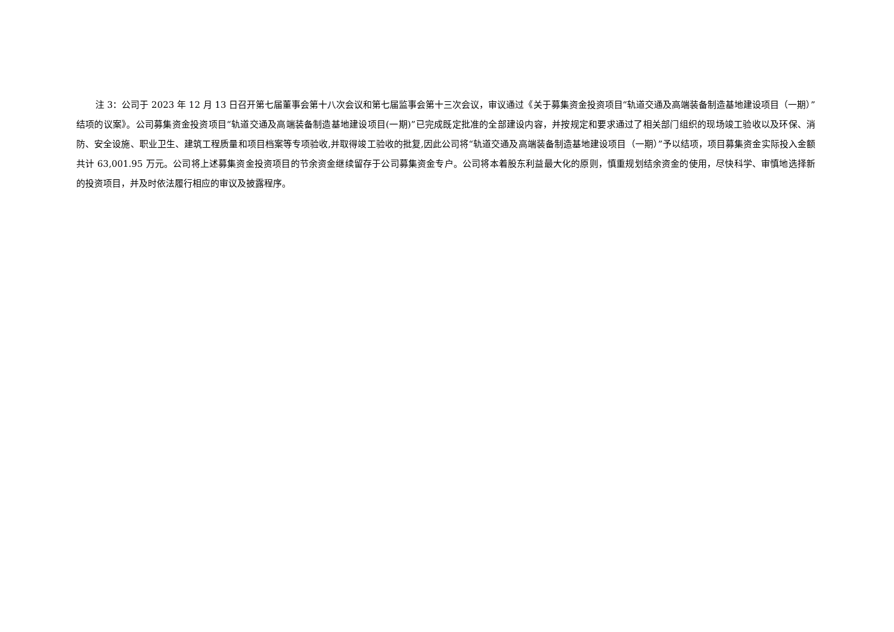注 3：公司于 2023 年 12 月 13 日召开第七届董事会第十八次会议和第七届监事会第十三次会议，审议通过《关于募集资金投资项目“轨道交通及高端装备制造基地建设项目（一期）”结项的议案》。公司募集资金投资项目“轨道交通及高端装备制造基地建设项目(一期)”已完成既定批准的全部建设内容，并按规定和要求通过了相关部门组织的现场竣工验收以及环保、消防、安全设施、职业卫生、建筑工程质量和项目档案等专项验收,并取得竣工验收的批复,因此公司将“轨道交通及高端装备制造基地建设项目（一期）”予以结项，项目募集资金实际投入金额共计 63,001.95 万元。公司将上述募集资金投资项目的节余资金继续留存于公司募集资金专户。公司将本着股东利益最大化的原则，慎重规划结余资金的使用，尽快科学、审慎地选择新的投资项目，并及时依法履行相应的审议及披露程序。